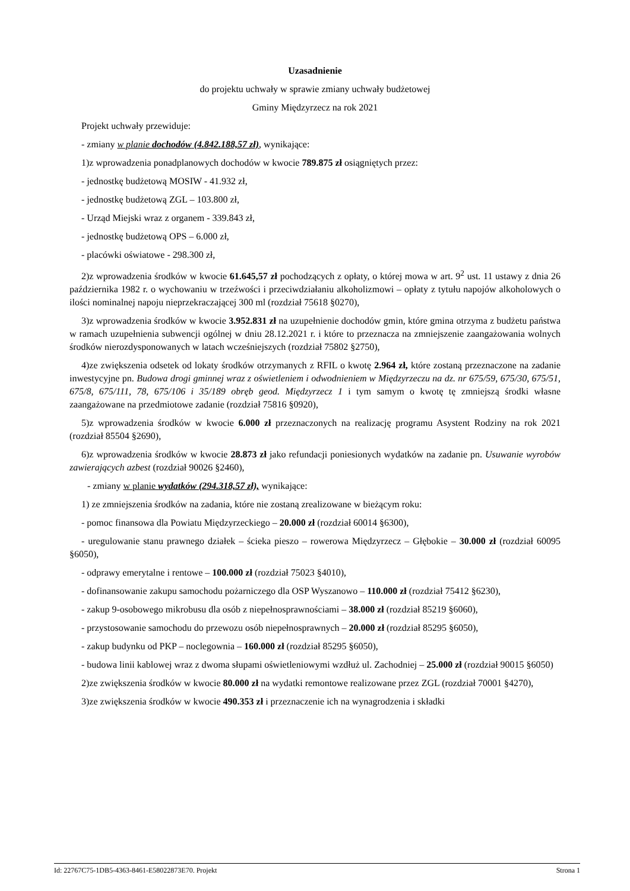Uzasadnienie
do projektu uchwały w sprawie zmiany uchwały budżetowej
Gminy Międzyrzecz na rok 2021
Projekt uchwały przewiduje:
- zmiany w planie dochodów (4.842.188,57 zł), wynikające:
1)z wprowadzenia ponadplanowych dochodów w kwocie 789.875 zł osiągniętych przez:
- jednostkę budżetową MOSIW - 41.932 zł,
- jednostkę budżetową ZGL – 103.800 zł,
- Urząd Miejski wraz z organem - 339.843 zł,
- jednostkę budżetową OPS – 6.000 zł,
- placówki oświatowe - 298.300 zł,
2)z wprowadzenia środków w kwocie 61.645,57 zł pochodzących z opłaty, o której mowa w art. 9<sup>2</sup> ust. 11 ustawy z dnia 26 października 1982 r. o wychowaniu w trzeźwości i przeciwdziałaniu alkoholizmowi – opłaty z tytułu napojów alkoholowych o ilości nominalnej napoju nieprzekraczającej 300 ml (rozdział 75618 §0270),
3)z wprowadzenia środków w kwocie 3.952.831 zł na uzupełnienie dochodów gmin, które gmina otrzyma z budżetu państwa w ramach uzupełnienia subwencji ogólnej w dniu 28.12.2021 r. i które to przeznacza na zmniejszenie zaangażowania wolnych środków nierozdysponowanych w latach wcześniejszych (rozdział 75802 §2750),
4)ze zwiększenia odsetek od lokaty środków otrzymanych z RFIL o kwotę 2.964 zł, które zostaną przeznaczone na zadanie inwestycyjne pn. Budowa drogi gminnej wraz z oświetleniem i odwodnieniem w Międzyrzeczu na dz. nr 675/59, 675/30, 675/51, 675/8, 675/111, 78, 675/106 i 35/189 obręb geod. Międzyrzecz 1 i tym samym o kwotę tę zmniejszą środki własne zaangażowane na przedmiotowe zadanie (rozdział 75816 §0920),
5)z wprowadzenia środków w kwocie 6.000 zł przeznaczonych na realizację programu Asystent Rodziny na rok 2021 (rozdział 85504 §2690),
6)z wprowadzenia środków w kwocie 28.873 zł jako refundacji poniesionych wydatków na zadanie pn. Usuwanie wyrobów zawierających azbest (rozdział 90026 §2460),
- zmiany w planie wydatków (294.318,57 zł), wynikające:
1) ze zmniejszenia środków na zadania, które nie zostaną zrealizowane w bieżącym roku:
- pomoc finansowa dla Powiatu Międzyrzeckiego – 20.000 zł (rozdział 60014 §6300),
- uregulowanie stanu prawnego działek – ścieka pieszo – rowerowa Międzyrzecz – Głębokie – 30.000 zł (rozdział 60095 §6050),
- odprawy emerytalne i rentowe – 100.000 zł (rozdział 75023 §4010),
- dofinansowanie zakupu samochodu pożarniczego dla OSP Wyszanowo – 110.000 zł (rozdział 75412 §6230),
- zakup 9-osobowego mikrobusu dla osób z niepełnosprawnościami – 38.000 zł (rozdział 85219 §6060),
- przystosowanie samochodu do przewozu osób niepełnosprawnych – 20.000 zł (rozdział 85295 §6050),
- zakup budynku od PKP – noclegownia – 160.000 zł (rozdział 85295 §6050),
- budowa linii kablowej wraz z dwoma słupami oświetleniowymi wzdłuż ul. Zachodniej – 25.000 zł (rozdział 90015 §6050)
2)ze zwiększenia środków w kwocie 80.000 zł na wydatki remontowe realizowane przez ZGL (rozdział 70001 §4270),
3)ze zwiększenia środków w kwocie 490.353 zł i przeznaczenie ich na wynagrodzenia i składki
Id: 22767C75-1DB5-4363-8461-E58022873E70. Projekt Strona 1